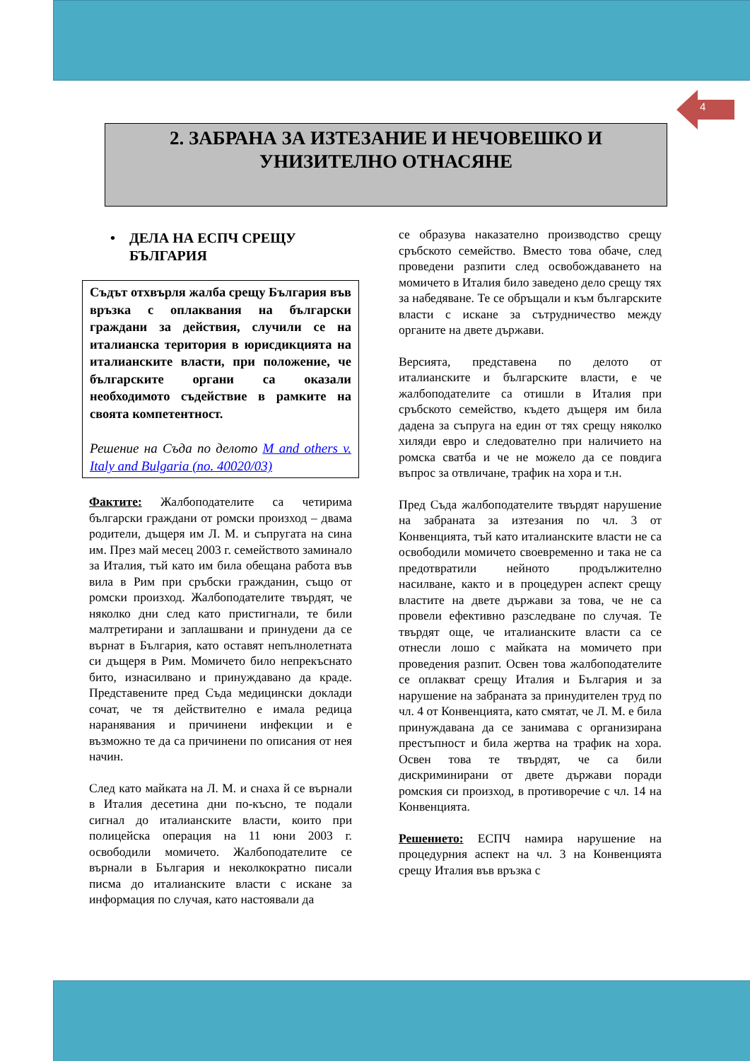4
2. ЗАБРАНА ЗА ИЗТЕЗАНИЕ И НЕЧОВЕШКО И
УНИЗИТЕЛНО ОТНАСЯНЕ
• ДЕЛА НА ЕСПЧ СРЕЩУ БЪЛГАРИЯ
Съдът отхвърля жалба срещу България във връзка с оплаквания на български граждани за действия, случили се на италианска територия в юрисдикцията на италианските власти, при положение, че българските органи са оказали необходимото съдействие в рамките на своята компетентност.
Решение на Съда по делото M and others v. Italy and Bulgaria (no. 40020/03)
Фактите: Жалбоподателите са четирима български граждани от ромски произход – двама родители, дъщеря им Л. М. и съпругата на сина им. През май месец 2003 г. семейството заминало за Италия, тъй като им била обещана работа във вила в Рим при сръбски гражданин, също от ромски произход. Жалбоподателите твърдят, че няколко дни след като пристигнали, те били малтретирани и заплашвани и принудени да се върнат в България, като оставят непълнолетната си дъщеря в Рим. Момичето било непрекъснато бито, изнасилвано и принуждавано да краде. Представените пред Съда медицински доклади сочат, че тя действително е имала редица наранявания и причинени инфекции и е възможно те да са причинени по описания от нея начин.
След като майката на Л. М. и снаха й се върнали в Италия десетина дни по-късно, те подали сигнал до италианските власти, които при полицейска операция на 11 юни 2003 г. освободили момичето. Жалбоподателите се върнали в България и неколкократно писали писма до италианските власти с искане за информация по случая, като настоявали да
се образува наказателно производство срещу сръбското семейство. Вместо това обаче, след проведени разпити след освобождаването на момичето в Италия било заведено дело срещу тях за набедяване. Те се обръщали и към българските власти с искане за сътрудничество между органите на двете държави.
Версията, представена по делото от италианските и българските власти, е че жалбоподателите са отишли в Италия при сръбското семейство, където дъщеря им била дадена за съпруга на един от тях срещу няколко хиляди евро и следователно при наличието на ромска сватба и че не можело да се повдига въпрос за отвличане, трафик на хора и т.н.
Пред Съда жалбоподателите твърдят нарушение на забраната за изтезания по чл. 3 от Конвенцията, тъй като италианските власти не са освободили момичето своевременно и така не са предотвратили нейното продължително насилване, както и в процедурен аспект срещу властите на двете държави за това, че не са провели ефективно разследване по случая. Те твърдят още, че италианските власти са се отнесли лошо с майката на момичето при проведения разпит. Освен това жалбоподателите се оплакват срещу Италия и България и за нарушение на забраната за принудителен труд по чл. 4 от Конвенцията, като смятат, че Л. М. е била принуждавана да се занимава с организирана престъпност и била жертва на трафик на хора. Освен това те твърдят, че са били дискриминирани от двете държави поради ромския си произход, в противоречие с чл. 14 на Конвенцията.
Решението: ЕСПЧ намира нарушение на процедурния аспект на чл. 3 на Конвенцията срещу Италия във връзка с